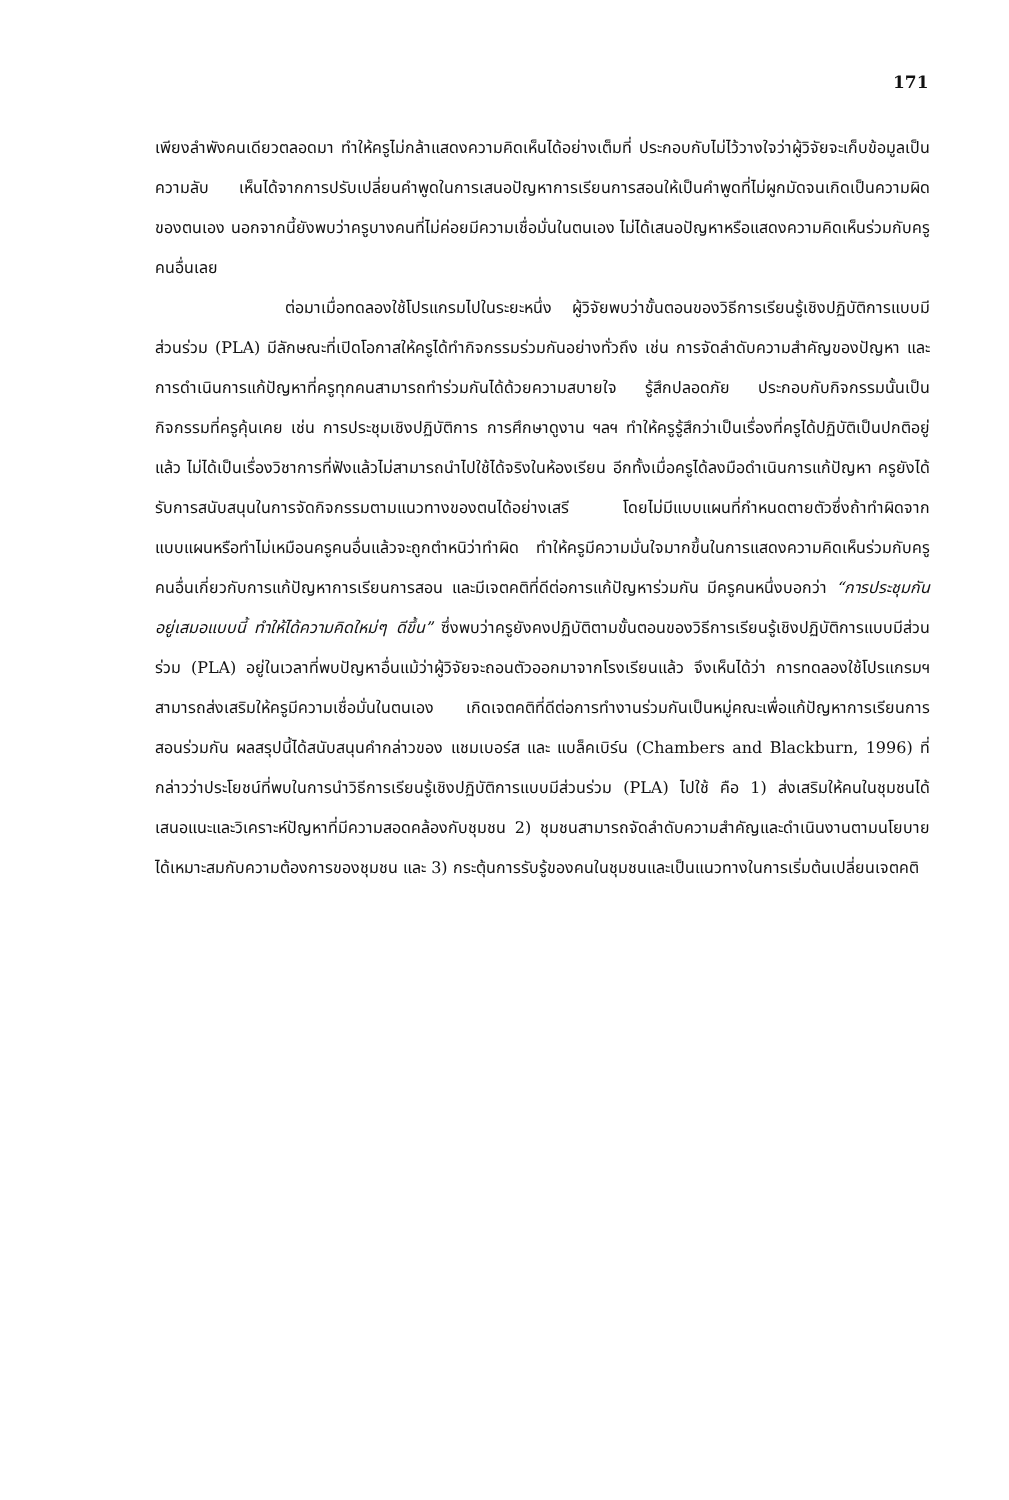171
เพียงลำพังคนเดียวตลอดมา ทำให้ครูไม่กล้าแสดงความคิดเห็นได้อย่างเต็มที่ ประกอบกับไม่ไว้วางใจว่าผู้วิจัยจะเก็บข้อมูลเป็นความลับ เห็นได้จากการปรับเปลี่ยนคำพูดในการเสนอปัญหาการเรียนการสอนให้เป็นคำพูดที่ไม่ผูกมัดจนเกิดเป็นความผิดของตนเอง นอกจากนี้ยังพบว่าครูบางคนที่ไม่ค่อยมีความเชื่อมั่นในตนเอง ไม่ได้เสนอปัญหาหรือแสดงความคิดเห็นร่วมกับครูคนอื่นเลย
ต่อมาเมื่อทดลองใช้โปรแกรมไปในระยะหนึ่ง ผู้วิจัยพบว่าขั้นตอนของวิธีการเรียนรู้เชิงปฏิบัติการแบบมีส่วนร่วม (PLA) มีลักษณะที่เปิดโอกาสให้ครูได้ทำกิจกรรมร่วมกันอย่างทั่วถึง เช่น การจัดลำดับความสำคัญของปัญหา และการดำเนินการแก้ปัญหาที่ครูทุกคนสามารถทำร่วมกันได้ด้วยความสบายใจ รู้สึกปลอดภัย ประกอบกับกิจกรรมนั้นเป็นกิจกรรมที่ครูคุ้นเคย เช่น การประชุมเชิงปฏิบัติการ การศึกษาดูงาน ฯลฯ ทำให้ครูรู้สึกว่าเป็นเรื่องที่ครูได้ปฏิบัติเป็นปกติอยู่แล้ว ไม่ได้เป็นเรื่องวิชาการที่ฟังแล้วไม่สามารถนำไปใช้ได้จริงในห้องเรียน อีกทั้งเมื่อครูได้ลงมือดำเนินการแก้ปัญหา ครูยังได้รับการสนับสนุนในการจัดกิจกรรมตามแนวทางของตนได้อย่างเสรี โดยไม่มีแบบแผนที่กำหนดตายตัวซึ่งถ้าทำผิดจากแบบแผนหรือทำไม่เหมือนครูคนอื่นแล้วจะถูกตำหนิว่าทำผิด ทำให้ครูมีความมั่นใจมากขึ้นในการแสดงความคิดเห็นร่วมกับครูคนอื่นเกี่ยวกับการแก้ปัญหาการเรียนการสอน และมีเจตคติที่ดีต่อการแก้ปัญหาร่วมกัน มีครูคนหนึ่งบอกว่า “การประชุมกันอยู่เสมอแบบนี้ ทำให้ได้ความคิดใหม่ๆ ดีขึ้น” ซึ่งพบว่าครูยังคงปฏิบัติตามขั้นตอนของวิธีการเรียนรู้เชิงปฏิบัติการแบบมีส่วนร่วม (PLA) อยู่ในเวลาที่พบปัญหาอื่นแม้ว่าผู้วิจัยจะถอนตัวออกมาจากโรงเรียนแล้ว จึงเห็นได้ว่า การทดลองใช้โปรแกรมฯ สามารถส่งเสริมให้ครูมีความเชื่อมั่นในตนเอง เกิดเจตคติที่ดีต่อการทำงานร่วมกันเป็นหมู่คณะเพื่อแก้ปัญหาการเรียนการสอนร่วมกัน ผลสรุปนี้ได้สนับสนุนคำกล่าวของ แชมเบอร์ส และ แบล็คเบิร์น (Chambers and Blackburn, 1996) ที่กล่าวว่าประโยชน์ที่พบในการนำวิธีการเรียนรู้เชิงปฏิบัติการแบบมีส่วนร่วม (PLA) ไปใช้ คือ 1) ส่งเสริมให้คนในชุมชนได้เสนอแนะและวิเคราะห์ปัญหาที่มีความสอดคล้องกับชุมชน 2) ชุมชนสามารถจัดลำดับความสำคัญและดำเนินงานตามนโยบายได้เหมาะสมกับความต้องการของชุมชน และ 3) กระตุ้นการรับรู้ของคนในชุมชนและเป็นแนวทางในการเริ่มต้นเปลี่ยนเจตคติ